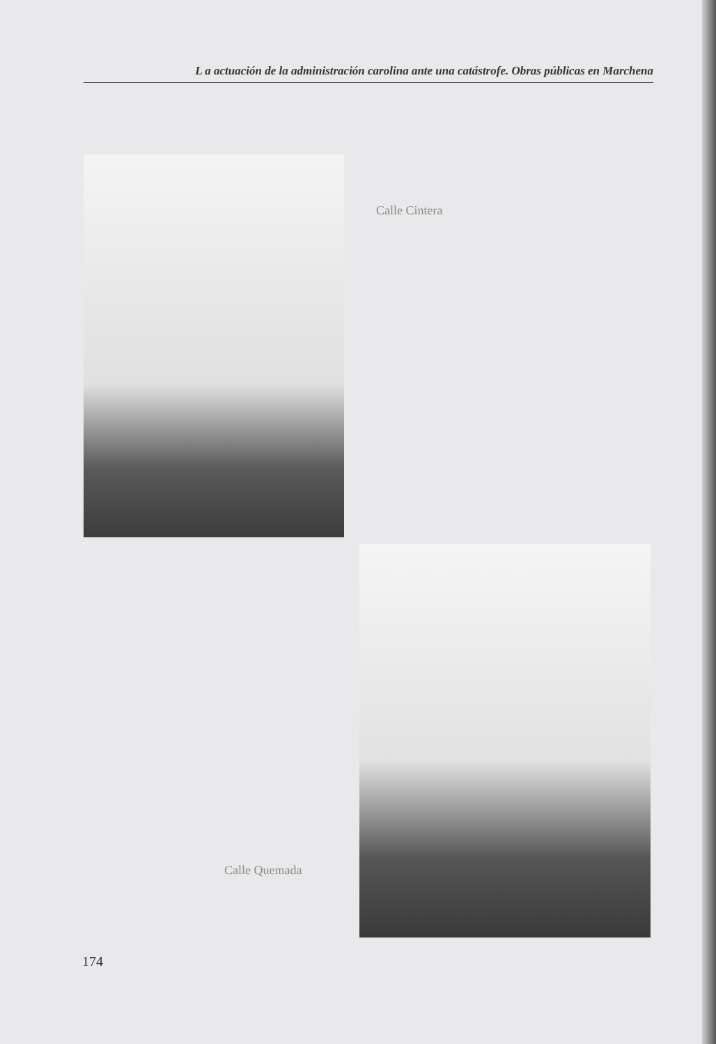L a actuación de la administración carolina ante una catástrofe. Obras públicas en Marchena
Calle Cintera
Calle Quemada
174